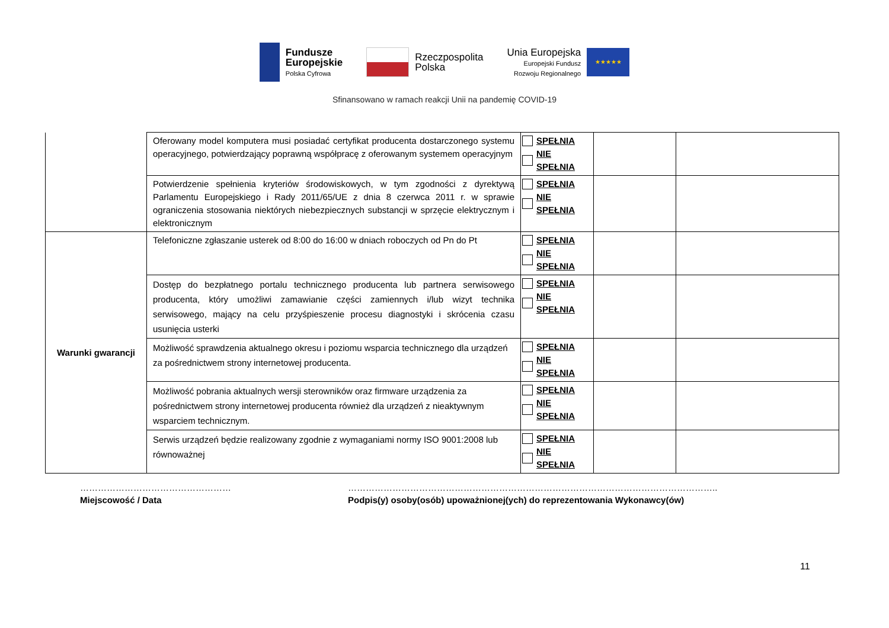Fundusze
Europejskie
Polska Cyfrowa
Rzeczpospolita
Polska
Unia Europejska
Europejski Fundusz
Rozwoju Regionalnego
★★★★★
Sfinansowano w ramach reakcji Unii na pandemię COVID-19
| | Oferowany model komputera musi posiadać certyfikat producenta dostarczonego systemu operacyjnego, potwierdzający poprawną współpracę z oferowanym systemem operacyjnym | SPEŁNIA NIE SPEŁNIA | | |
| | Potwierdzenie spełnienia kryteriów środowiskowych, w tym zgodności z dyrektywą Parlamentu Europejskiego i Rady 2011/65/UE z dnia 8 czerwca 2011 r. w sprawie ograniczenia stosowania niektórych niebezpiecznych substancji w sprzęcie elektrycznym i elektronicznym | SPEŁNIA NIE SPEŁNIA | | |
| Warunki gwarancji | Telefoniczne zgłaszanie usterek od 8:00 do 16:00 w dniach roboczych od Pn do Pt | SPEŁNIA NIE SPEŁNIA | | |
| | Dostęp do bezpłatnego portalu technicznego producenta lub partnera serwisowego producenta, który umożliwi zamawianie części zamiennych i/lub wizyt technika serwisowego, mający na celu przyśpieszenie procesu diagnostyki i skrócenia czasu usunięcia usterki | SPEŁNIA NIE SPEŁNIA | | |
| | Możliwość sprawdzenia aktualnego okresu i poziomu wsparcia technicznego dla urządzeń za pośrednictwem strony internetowej producenta. | SPEŁNIA NIE SPEŁNIA | | |
| | Możliwość pobrania aktualnych wersji sterowników oraz firmware urządzenia za pośrednictwem strony internetowej producenta również dla urządzeń z nieaktywnym wsparciem technicznym. | SPEŁNIA NIE SPEŁNIA | | |
| | Serwis urządzeń będzie realizowany zgodnie z wymaganiami normy ISO 9001:2008 lub równoważnej | SPEŁNIA NIE SPEŁNIA | | |
……………………………………………
Miejscowość / Data
……………………………………………………………………………………………………………..
Podpis(y) osoby(osób) upoważnionej(ych) do reprezentowania Wykonawcy(ów)
11